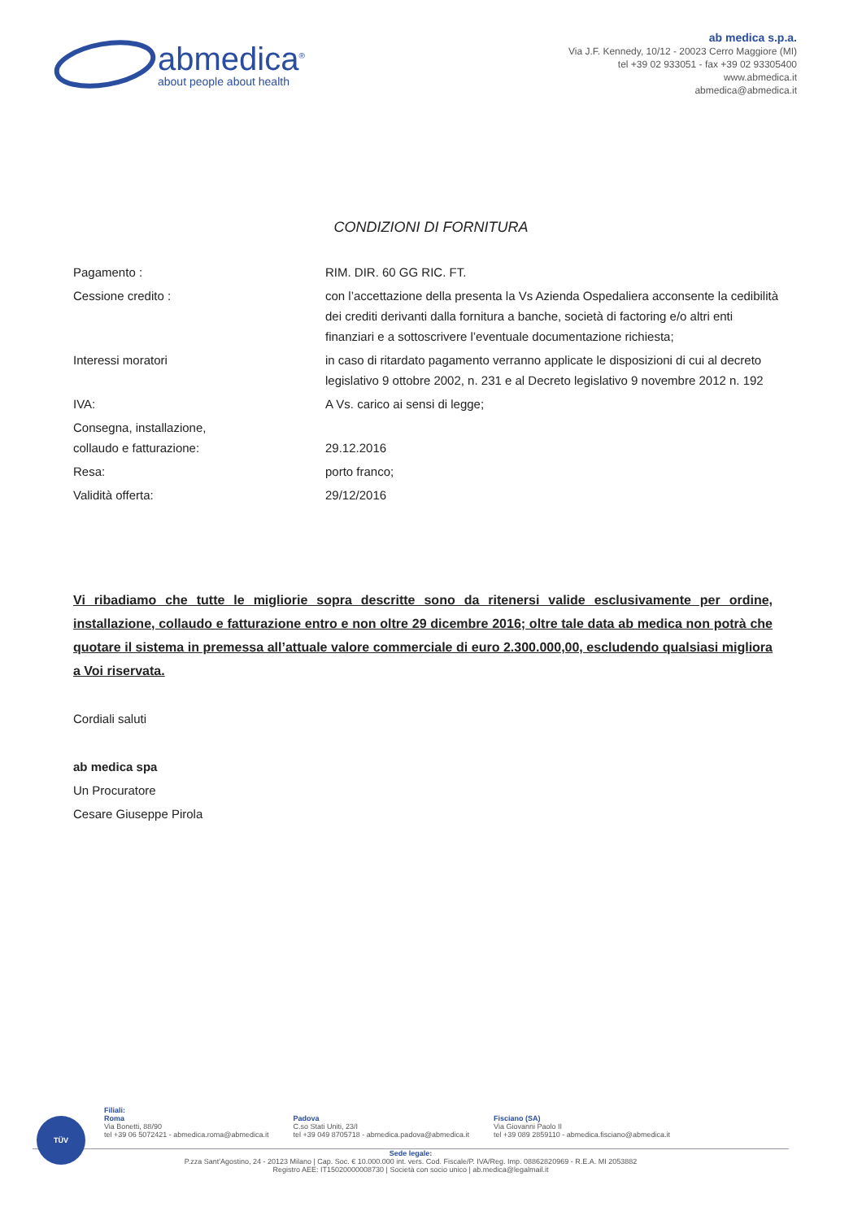abmedica<sup>®</sup>
about people about health
ab medica s.p.a.
Via J.F. Kennedy, 10/12 - 20023 Cerro Maggiore (MI)
tel +39 02 933051 - fax +39 02 93305400
www.abmedica.it
abmedica@abmedica.it
CONDIZIONI DI FORNITURA
| Pagamento : | RIM. DIR. 60 GG RIC. FT. |
| Cessione credito : | con l’accettazione della presenta la Vs Azienda Ospedaliera acconsente la cedibilità dei crediti derivanti dalla fornitura a banche, società di factoring e/o altri enti finanziari e a sottoscrivere l’eventuale documentazione richiesta; |
| Interessi moratori | in caso di ritardato pagamento verranno applicate le disposizioni di cui al decreto legislativo 9 ottobre 2002, n. 231 e al Decreto legislativo 9 novembre 2012 n. 192 |
| IVA: | A Vs. carico ai sensi di legge; |
| Consegna, installazione, collaudo e fatturazione: | 29.12.2016 |
| Resa: | porto franco; |
| Validità offerta: | 29/12/2016 |
Vi ribadiamo che tutte le migliorie sopra descritte sono da ritenersi valide esclusivamente per ordine, installazione, collaudo e fatturazione entro e non oltre 29 dicembre 2016; oltre tale data ab medica non potrà che quotare il sistema in premessa all’attuale valore commerciale di euro 2.300.000,00, escludendo qualsiasi migliora a Voi riservata.
Cordiali saluti
ab medica spa
Un Procuratore
Cesare Giuseppe Pirola
TÜV
Filiali:
Roma
Via Bonetti, 88/90
tel +39 06 5072421 - abmedica.roma@abmedica.it
Padova
C.so Stati Uniti, 23/I
tel +39 049 8705718 - abmedica.padova@abmedica.it
Fisciano (SA)
Via Giovanni Paolo II
tel +39 089 2859110 - abmedica.fisciano@abmedica.it
Sede legale:
P.zza Sant'Agostino, 24 - 20123 Milano | Cap. Soc. € 10.000.000 int. vers. Cod. Fiscale/P. IVA/Reg. Imp. 08862820969 - R.E.A. MI 2053882
Registro AEE: IT15020000008730 | Società con socio unico | ab.medica@legalmail.it